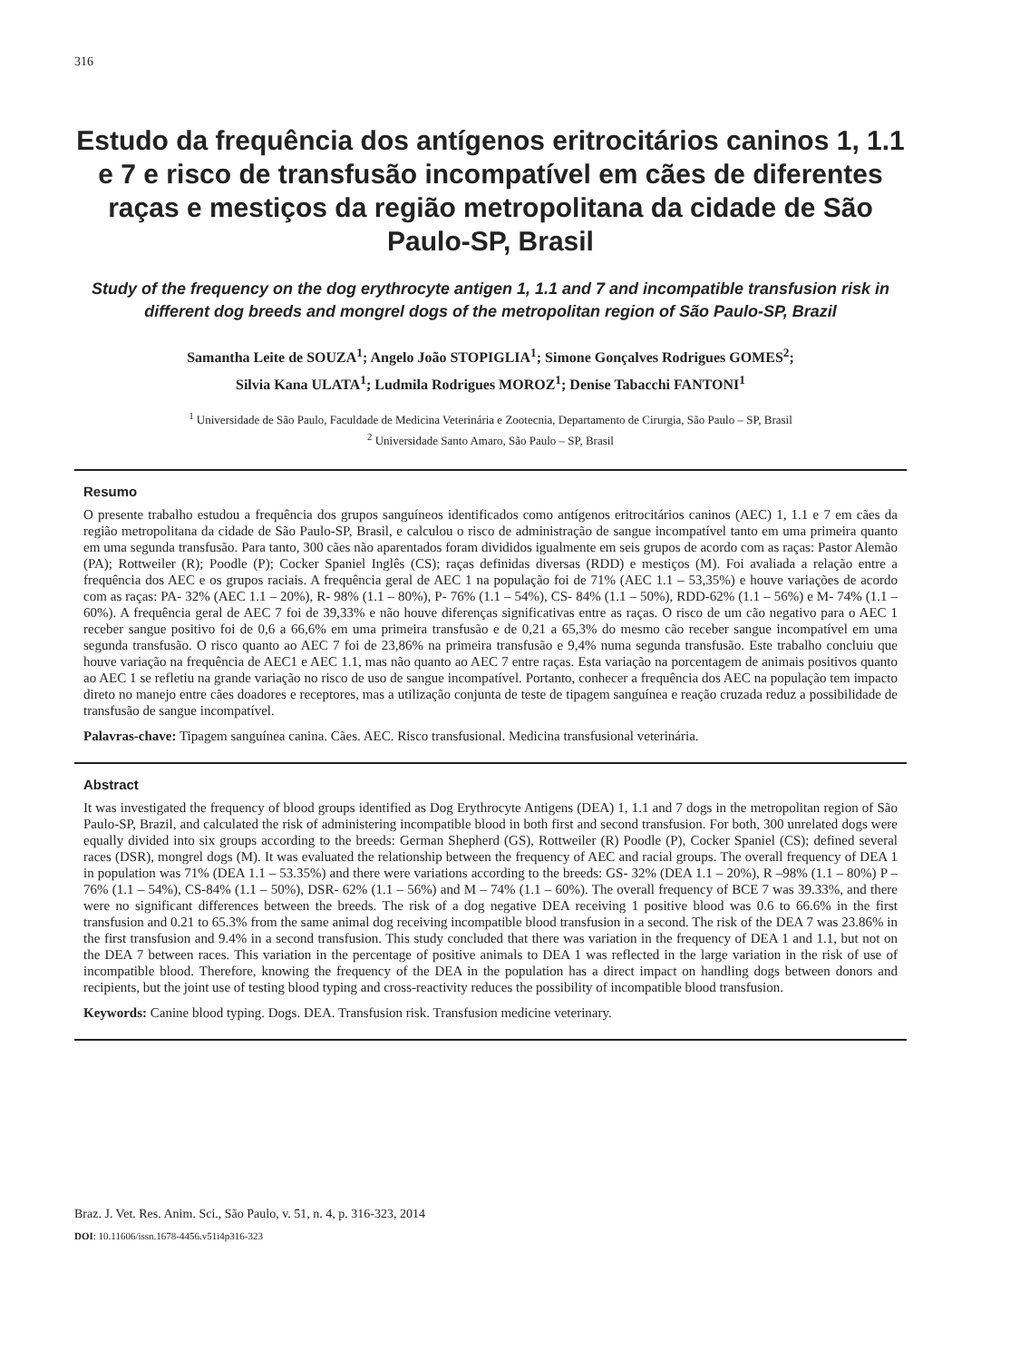316
Estudo da frequência dos antígenos eritrocitários caninos 1, 1.1 e 7 e risco de transfusão incompatível em cães de diferentes raças e mestiços da região metropolitana da cidade de São Paulo-SP, Brasil
Study of the frequency on the dog erythrocyte antigen 1, 1.1 and 7 and incompatible transfusion risk in different dog breeds and mongrel dogs of the metropolitan region of São Paulo-SP, Brazil
Samantha Leite de SOUZA<sup>1</sup>; Angelo João STOPIGLIA<sup>1</sup>; Simone Gonçalves Rodrigues GOMES<sup>2</sup>;
Silvia Kana ULATA<sup>1</sup>; Ludmila Rodrigues MOROZ<sup>1</sup>; Denise Tabacchi FANTONI<sup>1</sup>
<sup>1</sup> Universidade de São Paulo, Faculdade de Medicina Veterinária e Zootecnia, Departamento de Cirurgia, São Paulo – SP, Brasil
<sup>2</sup> Universidade Santo Amaro, São Paulo – SP, Brasil
Resumo
O presente trabalho estudou a frequência dos grupos sanguíneos identificados como antígenos eritrocitários caninos (AEC) 1, 1.1 e 7 em cães da região metropolitana da cidade de São Paulo-SP, Brasil, e calculou o risco de administração de sangue incompatível tanto em uma primeira quanto em uma segunda transfusão. Para tanto, 300 cães não aparentados foram divididos igualmente em seis grupos de acordo com as raças: Pastor Alemão (PA); Rottweiler (R); Poodle (P); Cocker Spaniel Inglês (CS); raças definidas diversas (RDD) e mestiços (M). Foi avaliada a relação entre a frequência dos AEC e os grupos raciais. A frequência geral de AEC 1 na população foi de 71% (AEC 1.1 – 53,35%) e houve variações de acordo com as raças: PA- 32% (AEC 1.1 – 20%), R- 98% (1.1 – 80%), P- 76% (1.1 – 54%), CS- 84% (1.1 – 50%), RDD-62% (1.1 – 56%) e M- 74% (1.1 – 60%). A frequência geral de AEC 7 foi de 39,33% e não houve diferenças significativas entre as raças. O risco de um cão negativo para o AEC 1 receber sangue positivo foi de 0,6 a 66,6% em uma primeira transfusão e de 0,21 a 65,3% do mesmo cão receber sangue incompatível em uma segunda transfusão. O risco quanto ao AEC 7 foi de 23,86% na primeira transfusão e 9,4% numa segunda transfusão. Este trabalho concluiu que houve variação na frequência de AEC1 e AEC 1.1, mas não quanto ao AEC 7 entre raças. Esta variação na porcentagem de animais positivos quanto ao AEC 1 se refletiu na grande variação no risco de uso de sangue incompatível. Portanto, conhecer a frequência dos AEC na população tem impacto direto no manejo entre cães doadores e receptores, mas a utilização conjunta de teste de tipagem sanguínea e reação cruzada reduz a possibilidade de transfusão de sangue incompatível.
Palavras-chave: Tipagem sanguínea canina. Cães. AEC. Risco transfusional. Medicina transfusional veterinária.
Abstract
It was investigated the frequency of blood groups identified as Dog Erythrocyte Antigens (DEA) 1, 1.1 and 7 dogs in the metropolitan region of São Paulo-SP, Brazil, and calculated the risk of administering incompatible blood in both first and second transfusion. For both, 300 unrelated dogs were equally divided into six groups according to the breeds: German Shepherd (GS), Rottweiler (R) Poodle (P), Cocker Spaniel (CS); defined several races (DSR), mongrel dogs (M). It was evaluated the relationship between the frequency of AEC and racial groups. The overall frequency of DEA 1 in population was 71% (DEA 1.1 – 53.35%) and there were variations according to the breeds: GS- 32% (DEA 1.1 – 20%), R –98% (1.1 – 80%) P – 76% (1.1 – 54%), CS-84% (1.1 – 50%), DSR- 62% (1.1 – 56%) and M – 74% (1.1 – 60%). The overall frequency of BCE 7 was 39.33%, and there were no significant differences between the breeds. The risk of a dog negative DEA receiving 1 positive blood was 0.6 to 66.6% in the first transfusion and 0.21 to 65.3% from the same animal dog receiving incompatible blood transfusion in a second. The risk of the DEA 7 was 23.86% in the first transfusion and 9.4% in a second transfusion. This study concluded that there was variation in the frequency of DEA 1 and 1.1, but not on the DEA 7 between races. This variation in the percentage of positive animals to DEA 1 was reflected in the large variation in the risk of use of incompatible blood. Therefore, knowing the frequency of the DEA in the population has a direct impact on handling dogs between donors and recipients, but the joint use of testing blood typing and cross-reactivity reduces the possibility of incompatible blood transfusion.
Keywords: Canine blood typing. Dogs. DEA. Transfusion risk. Transfusion medicine veterinary.
Braz. J. Vet. Res. Anim. Sci., São Paulo, v. 51, n. 4, p. 316-323, 2014
DOI: 10.11606/issn.1678-4456.v51i4p316-323